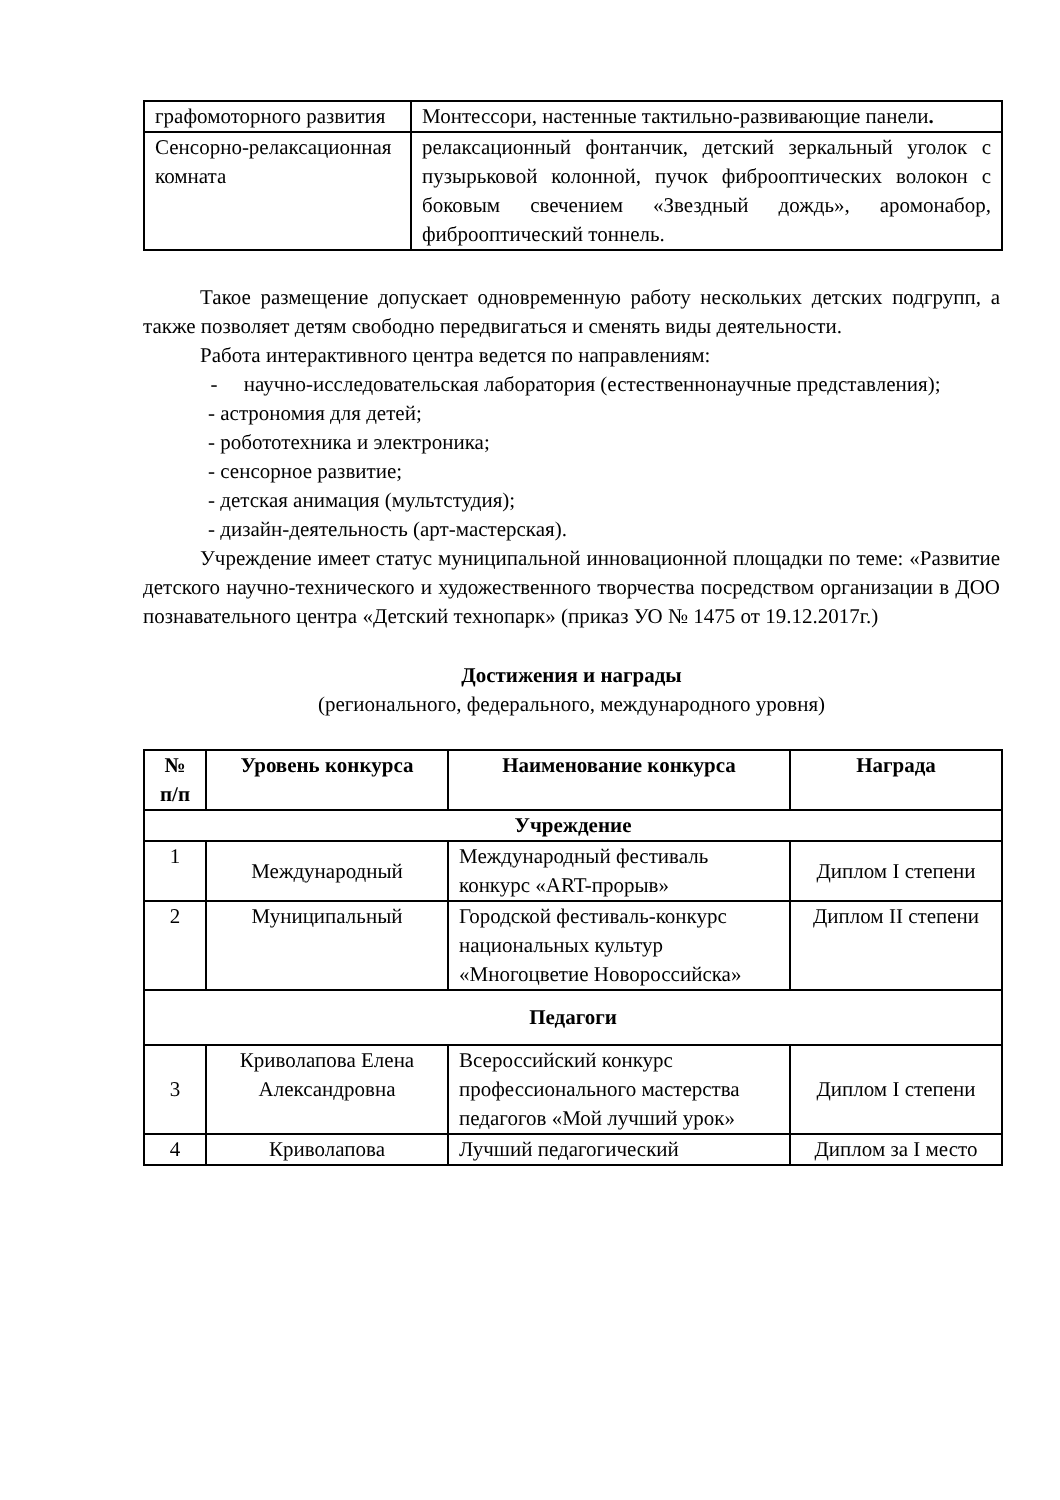| графомоторного развития | Монтессори, настенные тактильно-развивающие панели . |
| Сенсорно-релаксационная комната | релаксационный фонтанчик, детский зеркальный уголок с пузырьковой колонной, пучок фиброоптических волокон с боковым свечением «Звездный дождь», аромонабор, фиброоптический тоннель. |
Такое размещение допускает одновременную работу нескольких детских подгрупп, а также позволяет детям свободно передвигаться и сменять виды деятельности.
Работа интерактивного центра ведется по направлениям:
- научно-исследовательская лаборатория (естественнонаучные представления);
- астрономия для детей;
- робототехника и электроника;
- сенсорное развитие;
- детская анимация (мультстудия);
- дизайн-деятельность (арт-мастерская).
Учреждение имеет статус муниципальной инновационной площадки по теме: «Развитие детского научно-технического и художественного творчества посредством организации в ДОО познавательного центра «Детский технопарк» (приказ УО № 1475 от 19.12.2017г.)
Достижения и награды
(регионального, федерального, международного уровня)
| № п/п | Уровень конкурса | Наименование конкурса | Награда |
| --- | --- | --- | --- |
| Учреждение | | | |
| 1 | Международный | Международный фестиваль конкурс «ART-прорыв» | Диплом I степени |
| 2 | Муниципальный | Городской фестиваль-конкурс национальных культур «Многоцветие Новороссийска» | Диплом II степени |
| Педагоги | | | |
| 3 | Криволапова Елена Александровна | Всероссийский конкурс профессионального мастерства педагогов «Мой лучший урок» | Диплом I степени |
| 4 | Криволапова | Лучший педагогический | Диплом за I место |